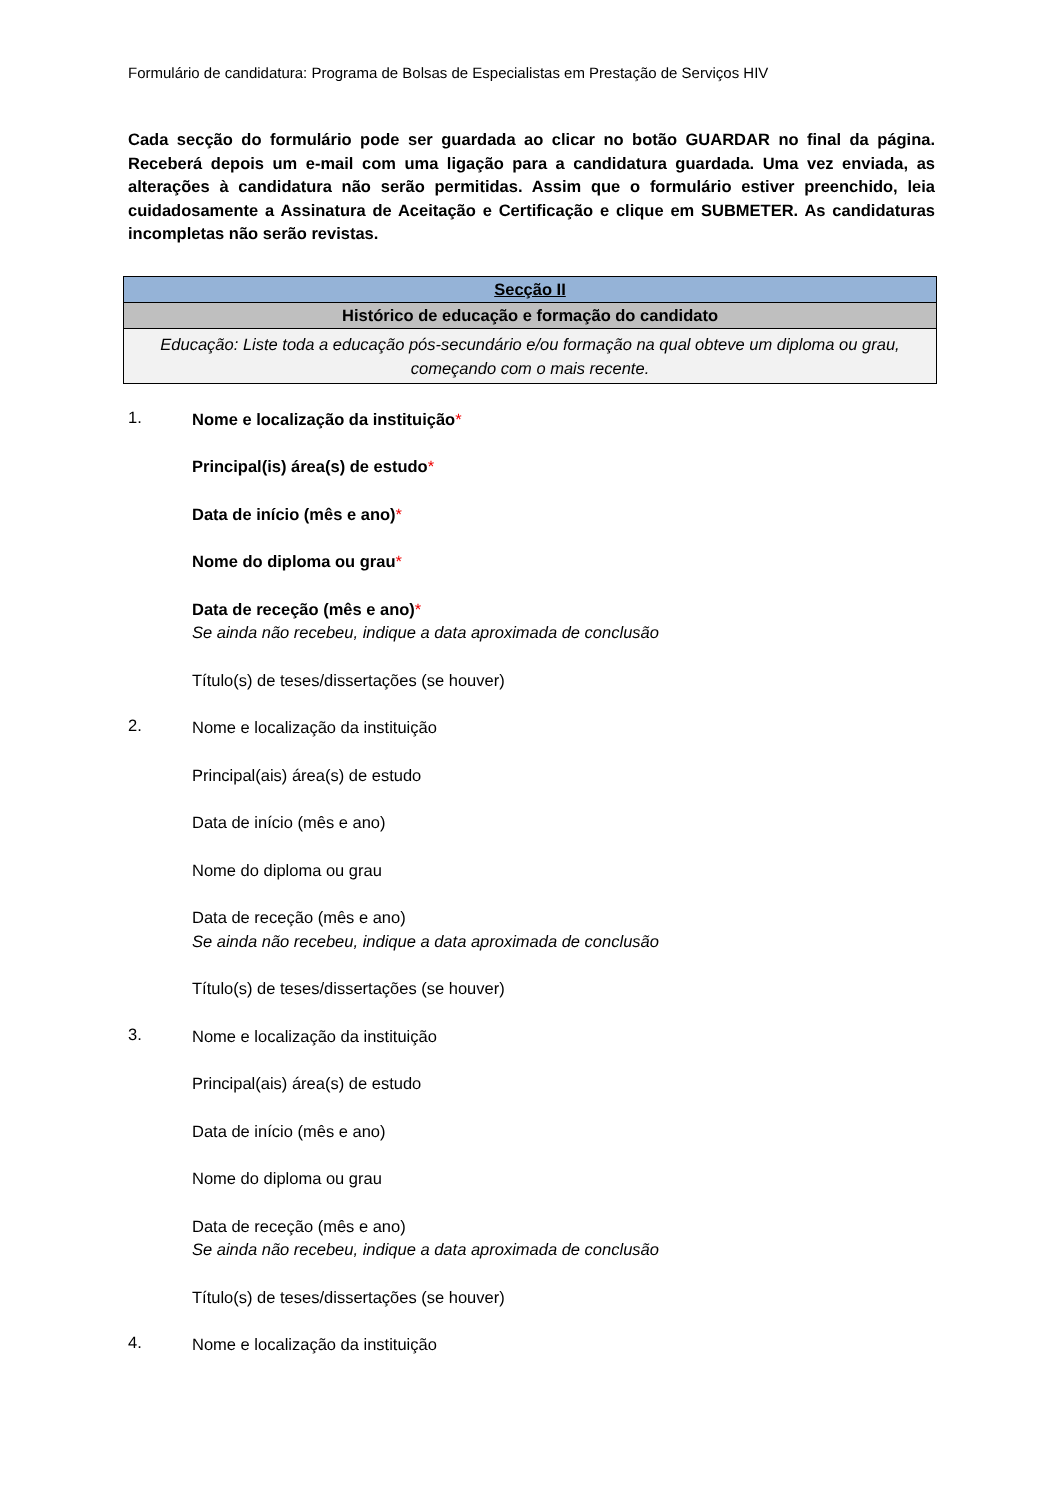Formulário de candidatura: Programa de Bolsas de Especialistas em Prestação de Serviços HIV
Cada secção do formulário pode ser guardada ao clicar no botão GUARDAR no final da página. Receberá depois um e-mail com uma ligação para a candidatura guardada. Uma vez enviada, as alterações à candidatura não serão permitidas. Assim que o formulário estiver preenchido, leia cuidadosamente a Assinatura de Aceitação e Certificação e clique em SUBMETER. As candidaturas incompletas não serão revistas.
| Secção II |
| Histórico de educação e formação do candidato |
| Educação: Liste toda a educação pós-secundário e/ou formação na qual obteve um diploma ou grau, começando com o mais recente. |
1.
Nome e localização da instituição*
Principal(is) área(s) de estudo*
Data de início (mês e ano)*
Nome do diploma ou grau*
Data de receção (mês e ano)*
Se ainda não recebeu, indique a data aproximada de conclusão
Título(s) de teses/dissertações (se houver)
2.
Nome e localização da instituição
Principal(ais) área(s) de estudo
Data de início (mês e ano)
Nome do diploma ou grau
Data de receção (mês e ano)
Se ainda não recebeu, indique a data aproximada de conclusão
Título(s) de teses/dissertações (se houver)
3.
Nome e localização da instituição
Principal(ais) área(s) de estudo
Data de início (mês e ano)
Nome do diploma ou grau
Data de receção (mês e ano)
Se ainda não recebeu, indique a data aproximada de conclusão
Título(s) de teses/dissertações (se houver)
4.
Nome e localização da instituição